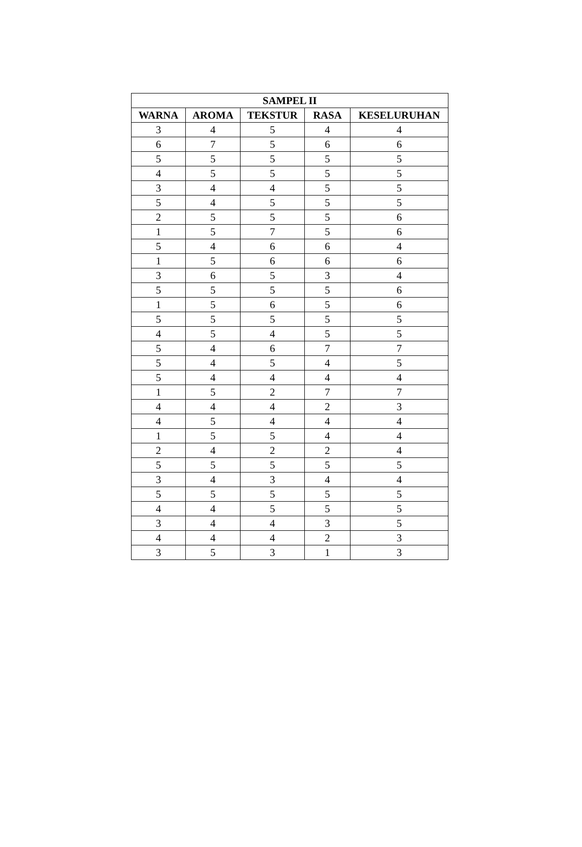| SAMPEL II | | | | |
| --- | --- | --- | --- | --- |
| WARNA | AROMA | TEKSTUR | RASA | KESELURUHAN |
| 3 | 4 | 5 | 4 | 4 |
| 6 | 7 | 5 | 6 | 6 |
| 5 | 5 | 5 | 5 | 5 |
| 4 | 5 | 5 | 5 | 5 |
| 3 | 4 | 4 | 5 | 5 |
| 5 | 4 | 5 | 5 | 5 |
| 2 | 5 | 5 | 5 | 6 |
| 1 | 5 | 7 | 5 | 6 |
| 5 | 4 | 6 | 6 | 4 |
| 1 | 5 | 6 | 6 | 6 |
| 3 | 6 | 5 | 3 | 4 |
| 5 | 5 | 5 | 5 | 6 |
| 1 | 5 | 6 | 5 | 6 |
| 5 | 5 | 5 | 5 | 5 |
| 4 | 5 | 4 | 5 | 5 |
| 5 | 4 | 6 | 7 | 7 |
| 5 | 4 | 5 | 4 | 5 |
| 5 | 4 | 4 | 4 | 4 |
| 1 | 5 | 2 | 7 | 7 |
| 4 | 4 | 4 | 2 | 3 |
| 4 | 5 | 4 | 4 | 4 |
| 1 | 5 | 5 | 4 | 4 |
| 2 | 4 | 2 | 2 | 4 |
| 5 | 5 | 5 | 5 | 5 |
| 3 | 4 | 3 | 4 | 4 |
| 5 | 5 | 5 | 5 | 5 |
| 4 | 4 | 5 | 5 | 5 |
| 3 | 4 | 4 | 3 | 5 |
| 4 | 4 | 4 | 2 | 3 |
| 3 | 5 | 3 | 1 | 3 |